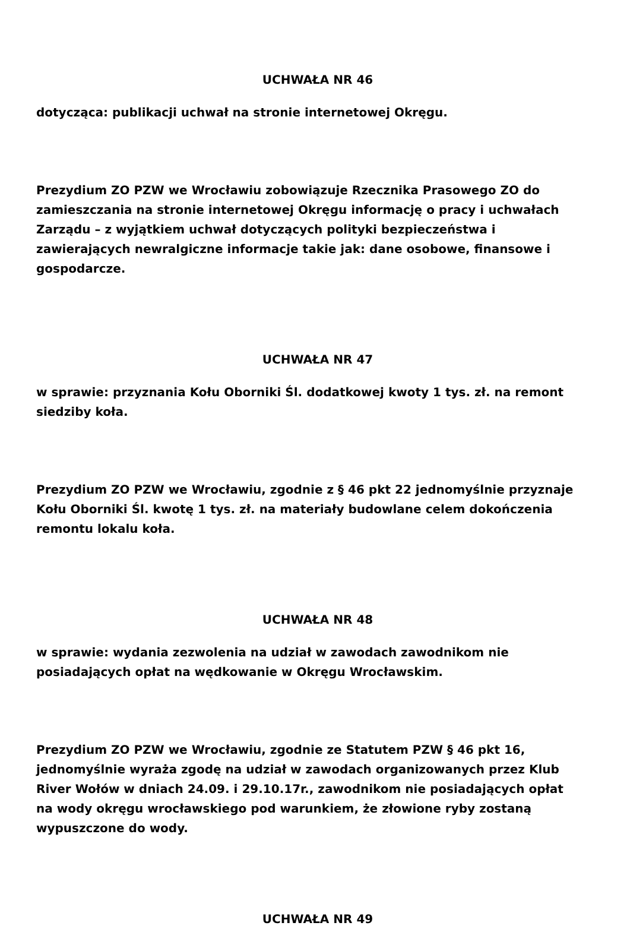UCHWAŁA NR 46
dotycząca: publikacji uchwał na stronie internetowej Okręgu.
Prezydium ZO PZW we Wrocławiu zobowiązuje Rzecznika Prasowego ZO do zamieszczania na stronie internetowej Okręgu informację o pracy i uchwałach Zarządu – z wyjątkiem uchwał dotyczących polityki bezpieczeństwa i zawierających newralgiczne informacje takie jak: dane osobowe, finansowe i gospodarcze.
UCHWAŁA NR 47
w sprawie: przyznania Kołu Oborniki Śl. dodatkowej kwoty 1 tys. zł. na remont siedziby koła.
Prezydium ZO PZW we Wrocławiu, zgodnie z § 46 pkt 22 jednomyślnie przyznaje Kołu Oborniki Śl. kwotę 1 tys. zł. na materiały budowlane celem dokończenia remontu lokalu koła.
UCHWAŁA NR 48
w sprawie: wydania zezwolenia na udział w zawodach zawodnikom nie posiadających opłat na wędkowanie w Okręgu Wrocławskim.
Prezydium ZO PZW we Wrocławiu, zgodnie ze Statutem PZW § 46 pkt 16, jednomyślnie wyraża zgodę na udział w zawodach organizowanych przez Klub River Wołów w dniach 24.09. i 29.10.17r., zawodnikom nie posiadających opłat na wody okręgu wrocławskiego pod warunkiem, że złowione ryby zostaną wypuszczone do wody.
UCHWAŁA NR 49